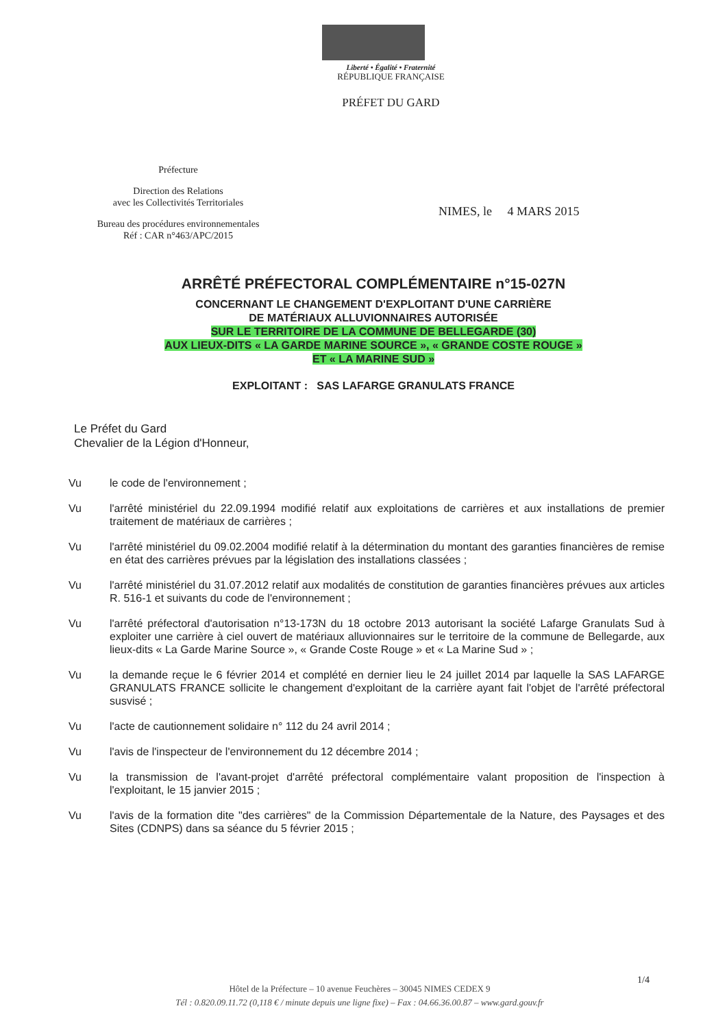Liberté • Égalité • Fraternité
RÉPUBLIQUE FRANÇAISE
PRÉFET DU GARD
Préfecture
Direction des Relations
avec les Collectivités Territoriales
Bureau des procédures environnementales
Réf : CAR n°463/APC/2015
NIMES, le 4 MARS 2015
ARRÊTÉ PRÉFECTORAL COMPLÉMENTAIRE n°15-027N
CONCERNANT LE CHANGEMENT D'EXPLOITANT D'UNE CARRIÈRE
DE MATÉRIAUX ALLUVIONNAIRES AUTORISÉE
SUR LE TERRITOIRE DE LA COMMUNE DE BELLEGARDE (30)
AUX LIEUX-DITS « LA GARDE MARINE SOURCE », « GRANDE COSTE ROUGE »
ET « LA MARINE SUD »
EXPLOITANT : SAS LAFARGE GRANULATS FRANCE
Le Préfet du Gard
Chevalier de la Légion d'Honneur,
Vu le code de l'environnement ;
Vu l'arrêté ministériel du 22.09.1994 modifié relatif aux exploitations de carrières et aux installations de premier traitement de matériaux de carrières ;
Vu l'arrêté ministériel du 09.02.2004 modifié relatif à la détermination du montant des garanties financières de remise en état des carrières prévues par la législation des installations classées ;
Vu l'arrêté ministériel du 31.07.2012 relatif aux modalités de constitution de garanties financières prévues aux articles R. 516-1 et suivants du code de l'environnement ;
Vu l'arrêté préfectoral d'autorisation n°13-173N du 18 octobre 2013 autorisant la société Lafarge Granulats Sud à exploiter une carrière à ciel ouvert de matériaux alluvionnaires sur le territoire de la commune de Bellegarde, aux lieux-dits « La Garde Marine Source », « Grande Coste Rouge » et « La Marine Sud » ;
Vu la demande reçue le 6 février 2014 et complété en dernier lieu le 24 juillet 2014 par laquelle la SAS LAFARGE GRANULATS FRANCE sollicite le changement d'exploitant de la carrière ayant fait l'objet de l'arrêté préfectoral susvisé ;
Vu l'acte de cautionnement solidaire n° 112 du 24 avril 2014 ;
Vu l'avis de l'inspecteur de l'environnement du 12 décembre 2014 ;
Vu la transmission de l'avant-projet d'arrêté préfectoral complémentaire valant proposition de l'inspection à l'exploitant, le 15 janvier 2015 ;
Vu l'avis de la formation dite "des carrières" de la Commission Départementale de la Nature, des Paysages et des Sites (CDNPS) dans sa séance du 5 février 2015 ;
1/4
Hôtel de la Préfecture – 10 avenue Feuchères – 30045 NIMES CEDEX 9
Tél : 0.820.09.11.72 (0,118 € / minute depuis une ligne fixe) – Fax : 04.66.36.00.87 – www.gard.gouv.fr